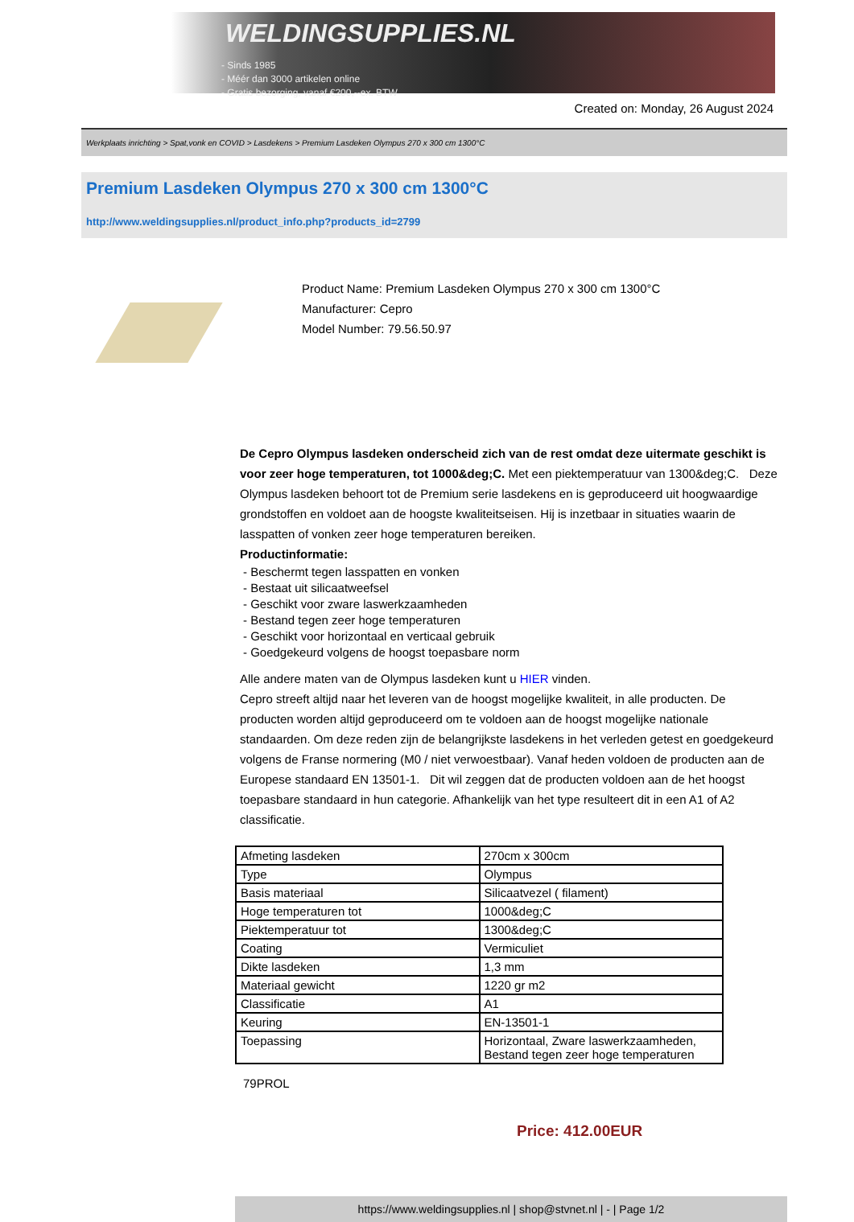WELDINGSUPPLIES.NL
- Sinds 1985
- Méér dan 3000 artikelen online
- Gratis bezorging, vanaf €200,--ex. BTW
Created on: Monday, 26 August 2024
Werkplaats inrichting > Spat,vonk en COVID > Lasdekens > Premium Lasdeken Olympus 270 x 300 cm 1300°C
Premium Lasdeken Olympus 270 x 300 cm 1300°C
http://www.weldingsupplies.nl/product_info.php?products_id=2799
Product Name: Premium Lasdeken Olympus 270 x 300 cm 1300°C
Manufacturer: Cepro
Model Number: 79.56.50.97
De Cepro Olympus lasdeken onderscheid zich van de rest omdat deze uitermate geschikt is voor zeer hoge temperaturen, tot 1000&deg;C. Met een piektemperatuur van 1300&deg;C. Deze Olympus lasdeken behoort tot de Premium serie lasdekens en is geproduceerd uit hoogwaardige grondstoffen en voldoet aan de hoogste kwaliteitseisen. Hij is inzetbaar in situaties waarin de lasspatten of vonken zeer hoge temperaturen bereiken.
Productinformatie:
- Beschermt tegen lasspatten en vonken
- Bestaat uit silicaatweefsel
- Geschikt voor zware laswerkzaamheden
- Bestand tegen zeer hoge temperaturen
- Geschikt voor horizontaal en verticaal gebruik
- Goedgekeurd volgens de hoogst toepasbare norm
Alle andere maten van de Olympus lasdeken kunt u HIER vinden.
Cepro streeft altijd naar het leveren van de hoogst mogelijke kwaliteit, in alle producten. De producten worden altijd geproduceerd om te voldoen aan de hoogst mogelijke nationale standaarden. Om deze reden zijn de belangrijkste lasdekens in het verleden getest en goedgekeurd volgens de Franse normering (M0 / niet verwoestbaar). Vanaf heden voldoen de producten aan de Europese standaard EN 13501-1. Dit wil zeggen dat de producten voldoen aan de het hoogst toepasbare standaard in hun categorie. Afhankelijk van het type resulteert dit in een A1 of A2 classificatie.
| Afmeting lasdeken | 270cm x 300cm |
| Type | Olympus |
| Basis materiaal | Silicaatvezel ( filament) |
| Hoge temperaturen tot | 1000&deg;C |
| Piektemperatuur tot | 1300&deg;C |
| Coating | Vermiculiet |
| Dikte lasdeken | 1,3 mm |
| Materiaal gewicht | 1220 gr m2 |
| Classificatie | A1 |
| Keuring | EN-13501-1 |
| Toepassing | Horizontaal, Zware laswerkzaamheden, Bestand tegen zeer hoge temperaturen |
79PROL
Price: 412.00EUR
https://www.weldingsupplies.nl | shop@stvnet.nl | - | Page 1/2